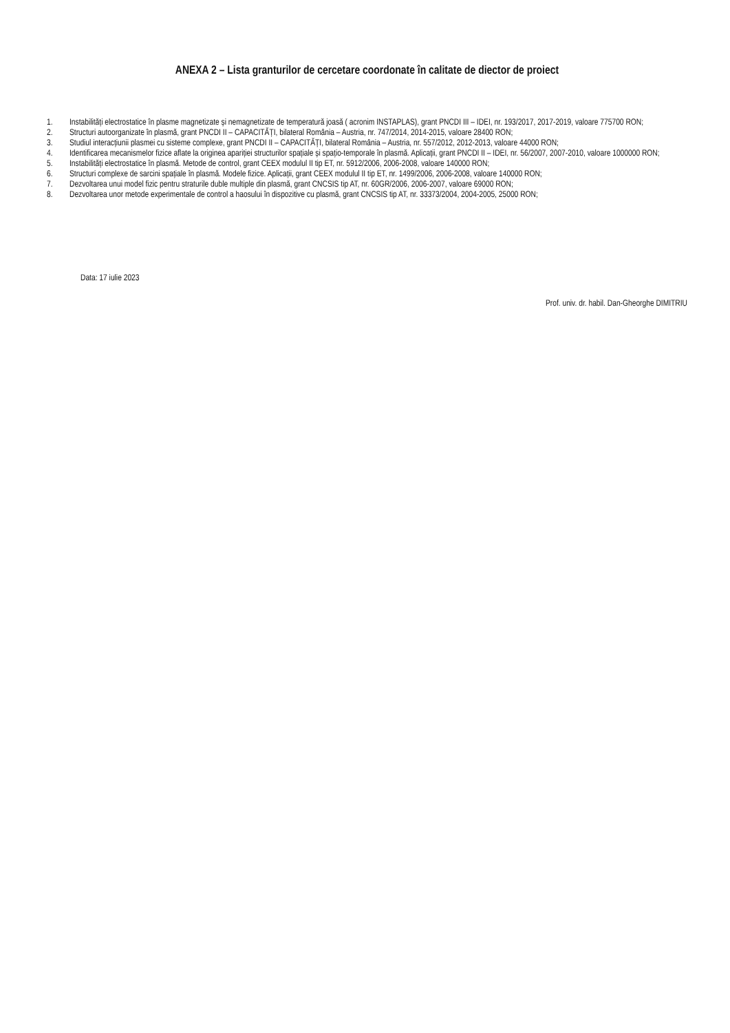ANEXA 2 – Lista granturilor de cercetare coordonate în calitate de diector de proiect
1. Instabilități electrostatice în plasme magnetizate și nemagnetizate de temperatură joasă ( acronim INSTAPLAS), grant PNCDI III – IDEI, nr. 193/2017, 2017-2019, valoare 775700 RON;
2. Structuri autoorganizate în plasmă, grant PNCDI II – CAPACITĂȚI, bilateral România – Austria, nr. 747/2014, 2014-2015, valoare 28400 RON;
3. Studiul interacțiunii plasmei cu sisteme complexe, grant PNCDI II – CAPACITĂȚI, bilateral România – Austria, nr. 557/2012, 2012-2013, valoare 44000 RON;
4. Identificarea mecanismelor fizice aflate la originea apariției structurilor spațiale și spațio-temporale în plasmă. Aplicații, grant PNCDI II – IDEI, nr. 56/2007, 2007-2010, valoare 1000000 RON;
5. Instabilități electrostatice în plasmă. Metode de control, grant CEEX modulul II tip ET, nr. 5912/2006, 2006-2008, valoare 140000 RON;
6. Structuri complexe de sarcini spațiale în plasmă. Modele fizice. Aplicații, grant CEEX modulul II tip ET, nr. 1499/2006, 2006-2008, valoare 140000 RON;
7. Dezvoltarea unui model fizic pentru straturile duble multiple din plasmă, grant CNCSIS tip AT, nr. 60GR/2006, 2006-2007, valoare 69000 RON;
8. Dezvoltarea unor metode experimentale de control a haosului în dispozitive cu plasmă, grant CNCSIS tip AT, nr. 33373/2004, 2004-2005, 25000 RON;
Data: 17 iulie 2023
Prof. univ. dr. habil. Dan-Gheorghe DIMITRIU